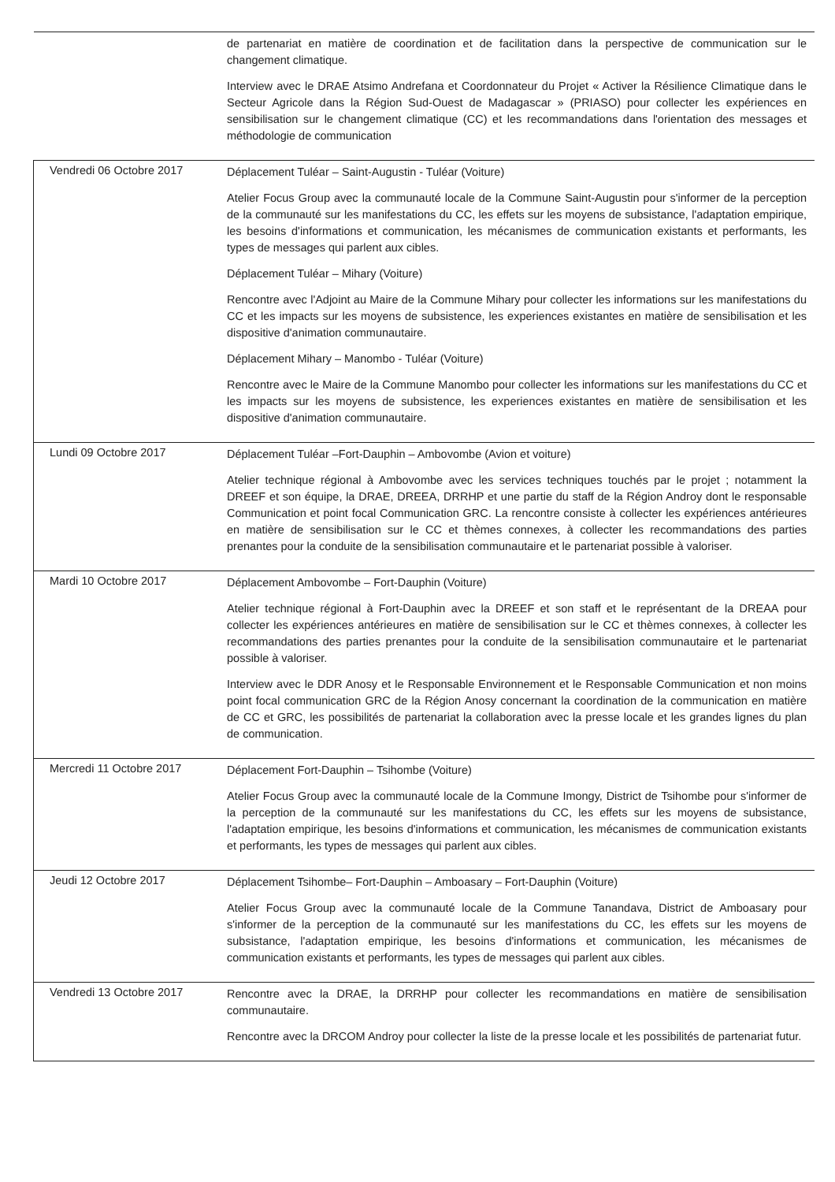| | de partenariat en matière de coordination et de facilitation dans la perspective de communication sur le changement climatique. Interview avec le DRAE Atsimo Andrefana et Coordonnateur du Projet « Activer la Résilience Climatique dans le Secteur Agricole dans la Région Sud-Ouest de Madagascar » (PRIASO) pour collecter les expériences en sensibilisation sur le changement climatique (CC) et les recommandations dans l'orientation des messages et méthodologie de communication |
| Vendredi 06 Octobre 2017 | Déplacement Tuléar – Saint-Augustin - Tuléar (Voiture) Atelier Focus Group avec la communauté locale de la Commune Saint-Augustin pour s'informer de la perception de la communauté sur les manifestations du CC, les effets sur les moyens de subsistance, l'adaptation empirique, les besoins d'informations et communication, les mécanismes de communication existants et performants, les types de messages qui parlent aux cibles. Déplacement Tuléar – Mihary (Voiture) Rencontre avec l'Adjoint au Maire de la Commune Mihary pour collecter les informations sur les manifestations du CC et les impacts sur les moyens de subsistence, les experiences existantes en matière de sensibilisation et les dispositive d'animation communautaire. Déplacement Mihary – Manombo - Tuléar (Voiture) Rencontre avec le Maire de la Commune Manombo pour collecter les informations sur les manifestations du CC et les impacts sur les moyens de subsistence, les experiences existantes en matière de sensibilisation et les dispositive d'animation communautaire. |
| Lundi 09 Octobre 2017 | Déplacement Tuléar –Fort-Dauphin – Ambovombe (Avion et voiture) Atelier technique régional à Ambovombe avec les services techniques touchés par le projet ; notamment la DREEF et son équipe, la DRAE, DREEA, DRRHP et une partie du staff de la Région Androy dont le responsable Communication et point focal Communication GRC. La rencontre consiste à collecter les expériences antérieures en matière de sensibilisation sur le CC et thèmes connexes, à collecter les recommandations des parties prenantes pour la conduite de la sensibilisation communautaire et le partenariat possible à valoriser. |
| Mardi 10 Octobre 2017 | Déplacement Ambovombe – Fort-Dauphin (Voiture) Atelier technique régional à Fort-Dauphin avec la DREEF et son staff et le représentant de la DREAA pour collecter les expériences antérieures en matière de sensibilisation sur le CC et thèmes connexes, à collecter les recommandations des parties prenantes pour la conduite de la sensibilisation communautaire et le partenariat possible à valoriser. Interview avec le DDR Anosy et le Responsable Environnement et le Responsable Communication et non moins point focal communication GRC de la Région Anosy concernant la coordination de la communication en matière de CC et GRC, les possibilités de partenariat la collaboration avec la presse locale et les grandes lignes du plan de communication. |
| Mercredi 11 Octobre 2017 | Déplacement Fort-Dauphin – Tsihombe (Voiture) Atelier Focus Group avec la communauté locale de la Commune Imongy, District de Tsihombe pour s'informer de la perception de la communauté sur les manifestations du CC, les effets sur les moyens de subsistance, l'adaptation empirique, les besoins d'informations et communication, les mécanismes de communication existants et performants, les types de messages qui parlent aux cibles. |
| Jeudi 12 Octobre 2017 | Déplacement Tsihombe– Fort-Dauphin – Amboasary – Fort-Dauphin (Voiture) Atelier Focus Group avec la communauté locale de la Commune Tanandava, District de Amboasary pour s'informer de la perception de la communauté sur les manifestations du CC, les effets sur les moyens de subsistance, l'adaptation empirique, les besoins d'informations et communication, les mécanismes de communication existants et performants, les types de messages qui parlent aux cibles. |
| Vendredi 13 Octobre 2017 | Rencontre avec la DRAE, la DRRHP pour collecter les recommandations en matière de sensibilisation communautaire. Rencontre avec la DRCOM Androy pour collecter la liste de la presse locale et les possibilités de partenariat futur. |